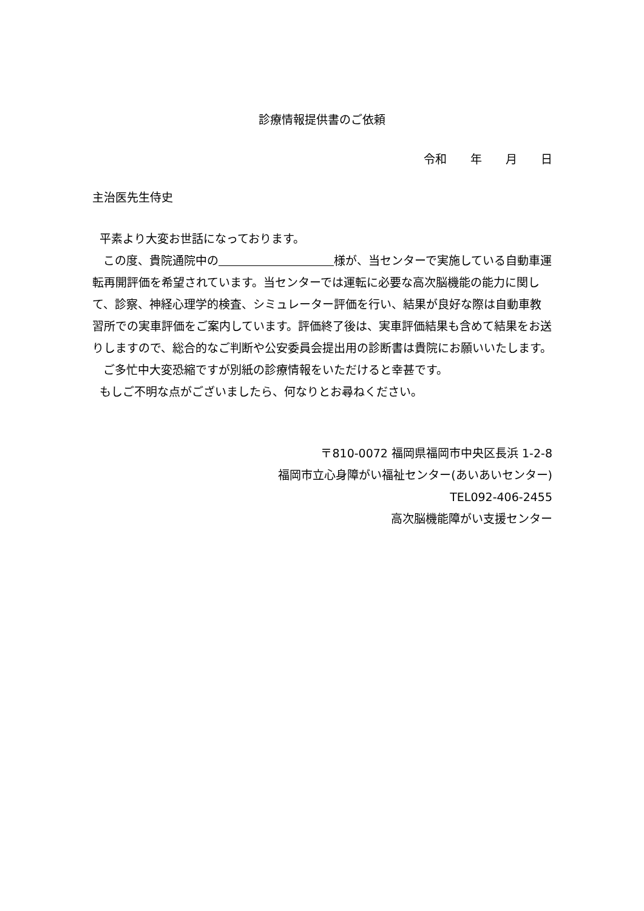診療情報提供書のご依頼
令和 　年 　月 　日
主治医先生侍史
平素より大変お世話になっております。
この度、貴院通院中の 様が、当センターで実施している自動車運転再開評価を希望されています。当センターでは運転に必要な高次脳機能の能力に関して、診察、神経心理学的検査、シミュレーター評価を行い、結果が良好な際は自動車教習所での実車評価をご案内しています。評価終了後は、実車評価結果も含めて結果をお送りしますので、総合的なご判断や公安委員会提出用の診断書は貴院にお願いいたします。
ご多忙中大変恐縮ですが別紙の診療情報をいただけると幸甚です。
もしご不明な点がございましたら、何なりとお尋ねください。
〒810-0072 福岡県福岡市中央区長浜 1-2-8
福岡市立心身障がい福祉センター(あいあいセンター)
TEL092-406-2455
高次脳機能障がい支援センター